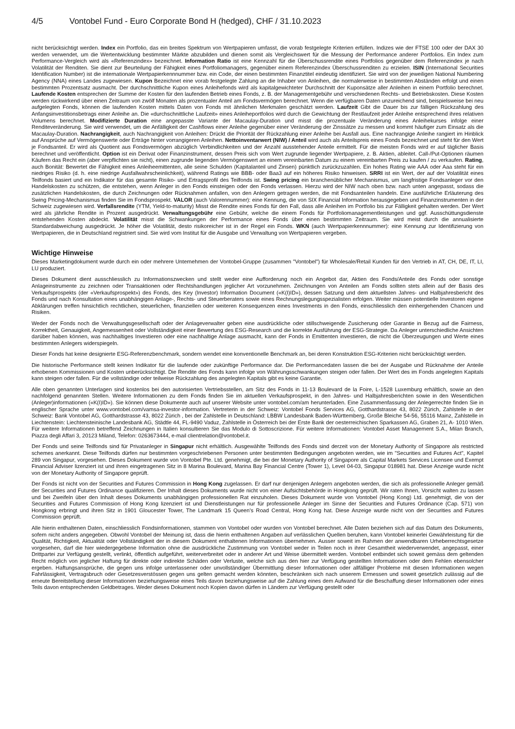4/5 Vontobel Fund - Euro Corporate Bond H (hedged), CHF / 31.10.2023
nicht berücksichtigt werden. Index ein Portfolio, das ein breites Spektrum von Wertpapieren umfasst, die vorab festgelegte Kriterien erfüllen. Indizes wie der FTSE 100 oder der DAX 30 werden verwendet, um die Wertentwicklung bestimmter Märkte abzubilden und dienen somit als Vergleichswert für die Messung der Performance anderer Portfolios. Ein Index zum Performance-Vergleich wird als «Referenzindex» bezeichnet. Information Ratio ist eine Kennzahl für die Überschussrendite eines Portfolios gegenüber dem Referenzindex je nach Volatilität der Renditen. Sie dient zur Beurteilung der Fähigkeit eines Portfoliomanagers, gegenüber einem Referenzindex Überschussrenditen zu erzielen. ISIN (International Securities Identification Number) ist die internationale Wertpapierkennnummer bzw. ein Code, der einen bestimmten Finanztitel eindeutig identifiziert. Sie wird von der jeweiligen National Numbering Agency (NNA) eines Landes zugewiesen. Kupon Bezeichnet eine vorab festgelegte Zahlung an die Inhaber von Anleihen, die normalerweise in bestimmten Abständen erfolgt und einen bestimmten Prozentsatz ausmacht. Der durchschnittliche Kupon eines Anleihefonds wird als kapitalgewichteter Durchschnitt der Kuponsätze aller Anleihen in einem Portfolio berechnet. Laufende Kosten entsprechen der Summe der Kosten für den laufenden Betrieb eines Fonds, z. B. der Managementgebühr und verschiedenen Rechts- und Betriebskosten. Diese Kosten werden rückwirkend über einen Zeitraum von zwölf Monaten als prozentualer Anteil am Fondsvermögen berechnet. Wenn die verfügbaren Daten unzureichend sind, beispielsweise bei neu aufgelegten Fonds, können die laufenden Kosten mittels Daten von Fonds mit ähnlichen Merkmalen geschätzt werden. Laufzeit Gibt die Dauer bis zur fälligen Rückzahlung des Anfangsinvestitionsbetrags einer Anleihe an. Die «durchschnittliche Laufzeit» eines Anleiheportfolios wird durch die Gewichtung der Restlaufzeit jeder Anleihe entsprechend ihres relativen Volumens berechnet. Modifizierte Duration eine angepasste Variante der Macaulay-Duration und misst die prozentuale Veränderung eines Anleihekurses infolge einer Renditeveränderung. Sie wird verwendet, um die Anfälligkeit der Cashflows einer Anleihe gegenüber einer Veränderung der Zinssätze zu messen und kommt häufiger zum Einsatz als die Macaulay-Duration. Nachrangigkeit, auch Nachrangigkeit von Anleihen: Drückt die Priorität der Rückzahlung einer Anleihe bei Ausfall aus. Eine nachrangige Anleihe rangiert im Hinblick auf Ansprüche auf Vermögenswerte oder Erträge hinter vorrangigeren Anleihen. Nettoinventarwert (NIW) / Anteil wird auch als Anteilspreis eines Fonds bezeichnet und steht für den Wert je Fondsanteil. Er wird als Quotient aus Fondsvermögen abzüglich Verbindlichkeiten und der Anzahl ausstehender Anteile ermittelt. Für die meisten Fonds wird er auf täglicher Basis berechnet und veröffentlicht. Option ist ein Derivat oder Finanzinstrument, dessen Preis sich vom Wert zugrunde liegender Wertpapiere, z. B. Aktien, ableitet. Call-/Put-Optionen räumen Käufern das Recht ein (aber verpflichten sie nicht), einen zugrunde liegenden Vermögenswert an einem vereinbarten Datum zu einem vereinbarten Preis zu kaufen / zu verkaufen. Rating, auch Bonität: Bewertet die Fähigkeit eines Anleiheemittenten, alle seine Schulden (Kapitalanteil und Zinsen) pünktlich zurückzuzahlen. Ein hohes Rating wie AAA oder Aaa steht für ein niedriges Risiko (d. h. eine niedrige Ausfallwahrscheinlichkeit), während Ratings wie BBB- oder Baa3 auf ein höheres Risiko hinweisen. SRRI ist ein Wert, der auf der Volatilität eines Teilfonds basiert und ein Indikator für das gesamte Risiko- und Ertragsprofil des Teilfonds ist. Swing pricing ein branchenüblicher Mechanismus, um langfristige Fondsanleger vor den Handelskosten zu schützen, die entstehen, wenn Anleger in den Fonds einsteigen oder den Fonds verlassen. Hierzu wird der NIW nach oben bzw. nach unten angepasst, sodass die zusätzlichen Handelskosten, die durch Zeichnungen oder Rücknahmen anfallen, von den Anlegern getragen werden, die mit Fondsanteilen handeln. Eine ausführliche Erläuterung des Swing Pricing-Mechanismus finden Sie im Fondsprospekt. VALOR (auch Valorennummer): eine Kennung, die von SIX Financial Information herausgegeben und Finanzinstrumenten in der Schweiz zugewiesen wird. Verfallsrendite (YTM, Yield-to-maturity) Misst die Rendite eines Fonds für den Fall, dass alle Anleihen im Portfolio bis zur Fälligkeit gehalten werden. Der Wert wird als jährliche Rendite in Prozent ausgedrückt. Verwaltungsgebühr eine Gebühr, welche die einem Fonds für Portfoliomanagementleistungen und ggf. Ausschüttungsdienste entstehenden Kosten abdeckt. Volatilität misst die Schwankungen der Performance eines Fonds über einen bestimmten Zeitraum. Sie wird meist durch die annualisierte Standardabweichung ausgedrückt. Je höher die Volatilität, desto risikoreicher ist in der Regel ein Fonds. WKN (auch Wertpapierkennnummer): eine Kennung zur Identifizierung von Wertpapieren, die in Deutschland registriert sind. Sie wird vom Institut für die Ausgabe und Verwaltung von Wertpapieren vergeben.
Wichtige Hinweise
Dieses Marketingdokument wurde durch ein oder mehrere Unternehmen der Vontobel-Gruppe (zusammen "Vontobel") für Wholesale/Retail Kunden für den Vertrieb in AT, CH, DE, IT, LI, LU produziert.
Dieses Dokument dient ausschliesslich zu Informationszwecken und stellt weder eine Aufforderung noch ein Angebot dar, Aktien des Fonds/Anteile des Fonds oder sonstige Anlageinstrumente zu zeichnen oder Transaktionen oder Rechtshandlungen jeglicher Art vorzunehmen. Zeichnungen von Anteilen am Fonds sollten stets allein auf der Basis des Verkaufsprospekts (der «Verkaufsprospekt») des Fonds, des Key (Investor) Information Document («K(I)ID»), dessen Satzung und dem aktuellsten Jahres- und Halbjahresbericht des Fonds und nach Konsultation eines unabhängigen Anlage-, Rechts- und Steuerberaters sowie eines Rechnungslegungsspezialisten erfolgen. Weiter müssen potentielle Investoren eigene Abklärungen treffen hinsichtlich rechtlichen, steuerlichen, finanziellen oder weiteren Konsequenzen eines Investments in den Fonds, einschliesslich den einhergehenden Chancen und Risiken.
Weder der Fonds noch die Verwaltungsgesellschaft oder der Anlageverwalter geben eine ausdrückliche oder stillschweigende Zusicherung oder Garantie in Bezug auf die Fairness, Korrektheit, Genauigkeit, Angemessenheit oder Vollständigkeit einer Bewertung des ESG-Research und die korrekte Ausführung der ESG-Strategie. Da Anleger unterschiedliche Ansichten darüber haben können, was nachhaltiges Investieren oder eine nachhaltige Anlage ausmacht, kann der Fonds in Emittenten investieren, die nicht die Überzeugungen und Werte eines bestimmten Anlegers widerspiegeln.
Dieser Fonds hat keine designierte ESG-Referenzbenchmark, sondern wendet eine konventionelle Benchmark an, bei deren Konstruktion ESG-Kriterien nicht berücksichtigt werden.
Die historische Performance stellt keinen Indikator für die laufende oder zukünftige Performance dar. Die Performancedaten lassen die bei der Ausgabe und Rücknahme der Anteile erhobenen Kommissionen und Kosten unberücksichtigt. Die Rendite des Fonds kann infolge von Währungsschwankungen steigen oder fallen. Der Wert des im Fonds angelegten Kapitals kann steigen oder fallen. Für die vollständige oder teilweise Rückzahlung des angelegten Kapitals gibt es keine Garantie.
Alle oben genannten Unterlagen sind kostenlos bei den autorisierten Vertriebsstellen, am Sitz des Fonds in 11-13 Boulevard de la Foire, L-1528 Luxemburg erhältlich, sowie an den nachfolgend genannten Stellen. Weitere Informationen zu dem Fonds finden Sie im aktuellen Verkaufsprospekt, in den Jahres- und Halbjahresberichten sowie in den Wesentlichen (Anleger)informationen («K(I)ID»). Sie können diese Dokumente auch auf unserer Website unter vontobel.com/am herunterladen. Eine Zusammenfassung der Anlegerrechte finden Sie in englischer Sprache unter www.vontobel.com/vamsa-investor-information. Vertreterin in der Schweiz: Vontobel Fonds Services AG, Gotthardstrasse 43, 8022 Zürich, Zahlstelle in der Schweiz: Bank Vontobel AG, Gotthardstrasse 43, 8022 Zürich , bei der Zahlstelle in Deutschland: LBBW Landesbank Baden-Württemberg, Große Bleiche 54-56, 55116 Mainz, Zahlstelle in Liechtenstein: Liechtensteinische Landesbank AG, Städtle 44, FL-9490 Vaduz, Zahlstelle in Österreich bei der Erste Bank der oesterreichischen Sparkassen AG, Graben 21, A- 1010 Wien. Für weitere Informationen betreffend Zeichnungen in Italien konsultieren Sie das Modulo di Sottoscrizione. Für weitere Informationen: Vontobel Asset Management S.A., Milan Branch, Piazza degli Affari 3, 20123 Miland, Telefon: 0263673444, e-mail clientrelation@vontobel.it.
Der Fonds und seine Teilfonds sind für Privatanleger in Singapur nicht erhältlich. Ausgewählte Teilfonds des Fonds sind derzeit von der Monetary Authority of Singapore als restricted schemes anerkannt. Diese Teilfonds dürfen nur bestimmten vorgeschriebenen Personen unter bestimmten Bedingungen angeboten werden, wie im "Securities and Futures Act", Kapitel 289 von Singapur, vorgesehen. Dieses Dokument wurde von Vontobel Pte. Ltd. genehmigt, die bei der Monetary Authority of Singapore als Capital Markets Services Licensee und Exempt Financial Adviser lizenziert ist und ihren eingetragenen Sitz in 8 Marina Boulevard, Marina Bay Financial Centre (Tower 1), Level 04-03, Singapur 018981 hat. Diese Anzeige wurde nicht von der Monetary Authority of Singapore geprüft.
Der Fonds ist nicht von der Securities and Futures Commission in Hong Kong zugelassen. Er darf nur denjenigen Anlegern angeboten werden, die sich als professionelle Anleger gemäß der Securities and Futures Ordinance qualifizieren. Der Inhalt dieses Dokuments wurde nicht von einer Aufsichtsbehörde in Hongkong geprüft. Wir raten Ihnen, Vorsicht walten zu lassen und bei Zweifeln über den Inhalt dieses Dokuments unabhängigen professionellen Rat einzuholen. Dieses Dokument wurde von Vontobel (Hong Kong) Ltd. genehmigt, die von der Securities and Futures Commission of Hong Kong lizenziert ist und Dienstleistungen nur für professionelle Anleger im Sinne der Securities and Futures Ordinance (Cap. 571) von Hongkong erbringt und ihren Sitz in 1901 Gloucester Tower, The Landmark 15 Queen's Road Central, Hong Kong hat. Diese Anzeige wurde nicht von der Securities and Futures Commission geprüft.
Alle hierin enthaltenen Daten, einschliesslich Fondsinformationen, stammen von Vontobel oder wurden von Vontobel berechnet. Alle Daten beziehen sich auf das Datum des Dokuments, sofern nicht anders angegeben. Obwohl Vontobel der Meinung ist, dass die hierin enthaltenen Angaben auf verlässlichen Quellen beruhen, kann Vontobel keinerlei Gewährleistung für die Qualität, Richtigkeit, Aktualität oder Vollständigkeit der in diesem Dokument enthaltenen Informationen übernehmen. Ausser soweit im Rahmen der anwendbaren Urheberrechtsgesetze vorgesehen, darf die hier wiedergegebene Information ohne die ausdrückliche Zustimmung von Vontobel weder in Teilen noch in ihrer Gesamtheit wiederverwendet, angepasst, einer Drittpartei zur Verfügung gestellt, verlinkt, öffentlich aufgeführt, weiterverbreitet oder in anderer Art und Weise übermittelt werden. Vontobel entbindet sich soweit gemäss dem geltenden Recht möglich von jeglicher Haftung für direkte oder indirekte Schäden oder Verluste, welche sich aus den hier zur Verfügung gestellten Informationen oder dem Fehlen ebensolcher ergeben. Haftungsansprüche, die gegen uns infolge unterlassener oder unvollständiger Übermittlung dieser Informationen oder allfälliger Probleme mit diesen Informationen wegen Fahrlässigkeit, Vertragsbruch oder Gesetzesverstössen gegen uns gelten gemacht werden könnten, beschränken sich nach unserem Ermessen und soweit gesetzlich zulässig auf die erneute Bereitstellung dieser Informationen beziehungsweise eines Teils davon beziehungsweise auf die Zahlung eines dem Aufwand für die Beschaffung dieser Informationen oder eines Teils davon entsprechenden Geldbetrages. Weder dieses Dokument noch Kopien davon dürfen in Ländern zur Verfügung gestellt oder